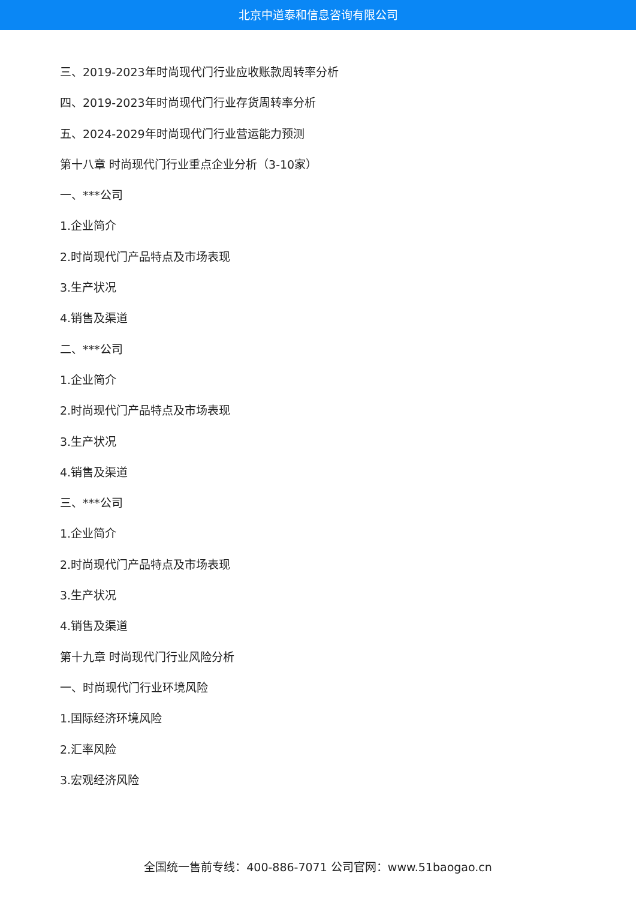北京中道泰和信息咨询有限公司
三、2019-2023年时尚现代门行业应收账款周转率分析
四、2019-2023年时尚现代门行业存货周转率分析
五、2024-2029年时尚现代门行业营运能力预测
第十八章 时尚现代门行业重点企业分析（3-10家）
一、***公司
1.企业简介
2.时尚现代门产品特点及市场表现
3.生产状况
4.销售及渠道
二、***公司
1.企业简介
2.时尚现代门产品特点及市场表现
3.生产状况
4.销售及渠道
三、***公司
1.企业简介
2.时尚现代门产品特点及市场表现
3.生产状况
4.销售及渠道
第十九章 时尚现代门行业风险分析
一、时尚现代门行业环境风险
1.国际经济环境风险
2.汇率风险
3.宏观经济风险
全国统一售前专线：400-886-7071 公司官网：www.51baogao.cn